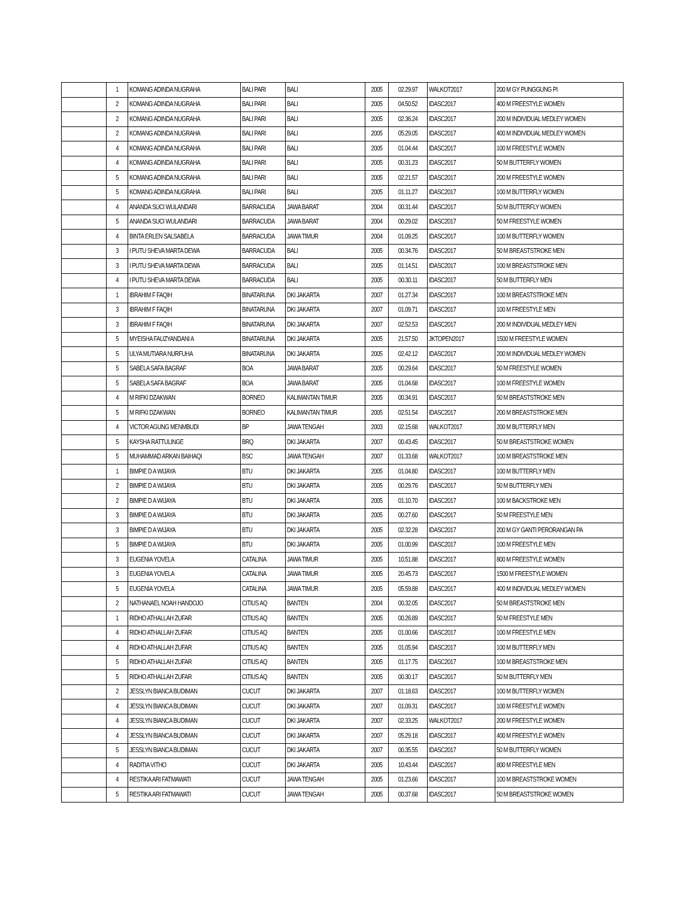| | 1 | KOMANG ADINDA NUGRAHA | BALI PARI | BALI | 2005 | 02.29.97 | WALKOT2017 | 200 M GY PUNGGUNG PI |
| | 2 | KOMANG ADINDA NUGRAHA | BALI PARI | BALI | 2005 | 04.50.52 | IDASC2017 | 400 M FREESTYLE WOMEN |
| | 2 | KOMANG ADINDA NUGRAHA | BALI PARI | BALI | 2005 | 02.36.24 | IDASC2017 | 200 M INDIVIDUAL MEDLEY WOMEN |
| | 2 | KOMANG ADINDA NUGRAHA | BALI PARI | BALI | 2005 | 05.29.05 | IDASC2017 | 400 M INDIVIDUAL MEDLEY WOMEN |
| | 4 | KOMANG ADINDA NUGRAHA | BALI PARI | BALI | 2005 | 01.04.44 | IDASC2017 | 100 M FREESTYLE WOMEN |
| | 4 | KOMANG ADINDA NUGRAHA | BALI PARI | BALI | 2005 | 00.31.23 | IDASC2017 | 50 M BUTTERFLY WOMEN |
| | 5 | KOMANG ADINDA NUGRAHA | BALI PARI | BALI | 2005 | 02.21.57 | IDASC2017 | 200 M FREESTYLE WOMEN |
| | 5 | KOMANG ADINDA NUGRAHA | BALI PARI | BALI | 2005 | 01.11.27 | IDASC2017 | 100 M BUTTERFLY WOMEN |
| | 4 | ANANDA SUCI WULANDARI | BARRACUDA | JAWA BARAT | 2004 | 00.31.44 | IDASC2017 | 50 M BUTTERFLY WOMEN |
| | 5 | ANANDA SUCI WULANDARI | BARRACUDA | JAWA BARAT | 2004 | 00.29.02 | IDASC2017 | 50 M FREESTYLE WOMEN |
| | 4 | BINTA ERLEN SALSABELA | BARRACUDA | JAWA TIMUR | 2004 | 01.09.25 | IDASC2017 | 100 M BUTTERFLY WOMEN |
| | 3 | I PUTU SHEVA MARTA DEWA | BARRACUDA | BALI | 2005 | 00.34.76 | IDASC2017 | 50 M BREASTSTROKE MEN |
| | 3 | I PUTU SHEVA MARTA DEWA | BARRACUDA | BALI | 2005 | 01.14.51 | IDASC2017 | 100 M BREASTSTROKE MEN |
| | 4 | I PUTU SHEVA MARTA DEWA | BARRACUDA | BALI | 2005 | 00.30.11 | IDASC2017 | 50 M BUTTERFLY MEN |
| | 1 | IBRAHIM F FAQIH | BINATARUNA | DKI JAKARTA | 2007 | 01.27.34 | IDASC2017 | 100 M BREASTSTROKE MEN |
| | 3 | IBRAHIM F FAQIH | BINATARUNA | DKI JAKARTA | 2007 | 01.09.71 | IDASC2017 | 100 M FREESTYLE MEN |
| | 3 | IBRAHIM F FAQIH | BINATARUNA | DKI JAKARTA | 2007 | 02.52.53 | IDASC2017 | 200 M INDIVIDUAL MEDLEY MEN |
| | 5 | MYEISHA FAUZYANDANI A | BINATARUNA | DKI JAKARTA | 2005 | 21.57.50 | JKTOPEN2017 | 1500 M FREESTYLE WOMEN |
| | 5 | ULYA MUTIARA NURFUHA | BINATARUNA | DKI JAKARTA | 2005 | 02.42.12 | IDASC2017 | 200 M INDIVIDUAL MEDLEY WOMEN |
| | 5 | SABELA SAFA BAGRAF | BOA | JAWA BARAT | 2005 | 00.29.64 | IDASC2017 | 50 M FREESTYLE WOMEN |
| | 5 | SABELA SAFA BAGRAF | BOA | JAWA BARAT | 2005 | 01.04.68 | IDASC2017 | 100 M FREESTYLE WOMEN |
| | 4 | M RIFKI DZAKWAN | BORNEO | KALIMANTAN TIMUR | 2005 | 00.34.91 | IDASC2017 | 50 M BREASTSTROKE MEN |
| | 5 | M RIFKI DZAKWAN | BORNEO | KALIMANTAN TIMUR | 2005 | 02.51.54 | IDASC2017 | 200 M BREASTSTROKE MEN |
| | 4 | VICTOR AGUNG MENMBUDI | BP | JAWA TENGAH | 2003 | 02.15.68 | WALKOT2017 | 200 M BUTTERFLY MEN |
| | 5 | KAYSHA RATTULINGE | BRQ | DKI JAKARTA | 2007 | 00.43.45 | IDASC2017 | 50 M BREASTSTROKE WOMEN |
| | 5 | MUHAMMAD ARKAN BAIHAQI | BSC | JAWA TENGAH | 2007 | 01.33.68 | WALKOT2017 | 100 M BREASTSTROKE MEN |
| | 1 | BIMPIE D A WIJAYA | BTU | DKI JAKARTA | 2005 | 01.04.80 | IDASC2017 | 100 M BUTTERFLY MEN |
| | 2 | BIMPIE D A WIJAYA | BTU | DKI JAKARTA | 2005 | 00.29.76 | IDASC2017 | 50 M BUTTERFLY MEN |
| | 2 | BIMPIE D A WIJAYA | BTU | DKI JAKARTA | 2005 | 01.10.70 | IDASC2017 | 100 M BACKSTROKE MEN |
| | 3 | BIMPIE D A WIJAYA | BTU | DKI JAKARTA | 2005 | 00.27.60 | IDASC2017 | 50 M FREESTYLE MEN |
| | 3 | BIMPIE D A WIJAYA | BTU | DKI JAKARTA | 2005 | 02.32.28 | IDASC2017 | 200 M GY GANTI PERORANGAN PA |
| | 5 | BIMPIE D A WIJAYA | BTU | DKI JAKARTA | 2005 | 01.00.99 | IDASC2017 | 100 M FREESTYLE MEN |
| | 3 | EUGENIA YOVELA | CATALINA | JAWA TIMUR | 2005 | 10.51.88 | IDASC2017 | 800 M FREESTYLE WOMEN |
| | 3 | EUGENIA YOVELA | CATALINA | JAWA TIMUR | 2005 | 20.45.73 | IDASC2017 | 1500 M FREESTYLE WOMEN |
| | 5 | EUGENIA YOVELA | CATALINA | JAWA TIMUR | 2005 | 05.59.88 | IDASC2017 | 400 M INDIVIDUAL MEDLEY WOMEN |
| | 2 | NATHANAEL NOAH HANDOJO | CITIUS AQ | BANTEN | 2004 | 00.32.05 | IDASC2017 | 50 M BREASTSTROKE MEN |
| | 1 | RIDHO ATHALLAH ZUFAR | CITIUS AQ | BANTEN | 2005 | 00.26.89 | IDASC2017 | 50 M FREESTYLE MEN |
| | 4 | RIDHO ATHALLAH ZUFAR | CITIUS AQ | BANTEN | 2005 | 01.00.66 | IDASC2017 | 100 M FREESTYLE MEN |
| | 4 | RIDHO ATHALLAH ZUFAR | CITIUS AQ | BANTEN | 2005 | 01.05.94 | IDASC2017 | 100 M BUTTERFLY MEN |
| | 5 | RIDHO ATHALLAH ZUFAR | CITIUS AQ | BANTEN | 2005 | 01.17.75 | IDASC2017 | 100 M BREASTSTROKE MEN |
| | 5 | RIDHO ATHALLAH ZUFAR | CITIUS AQ | BANTEN | 2005 | 00.30.17 | IDASC2017 | 50 M BUTTERFLY MEN |
| | 2 | JESSLYN BIANCA BUDIMAN | CUCUT | DKI JAKARTA | 2007 | 01.18.63 | IDASC2017 | 100 M BUTTERFLY WOMEN |
| | 4 | JESSLYN BIANCA BUDIMAN | CUCUT | DKI JAKARTA | 2007 | 01.09.31 | IDASC2017 | 100 M FREESTYLE WOMEN |
| | 4 | JESSLYN BIANCA BUDIMAN | CUCUT | DKI JAKARTA | 2007 | 02.33.25 | WALKOT2017 | 200 M FREESTYLE WOMEN |
| | 4 | JESSLYN BIANCA BUDIMAN | CUCUT | DKI JAKARTA | 2007 | 05.29.18 | IDASC2017 | 400 M FREESTYLE WOMEN |
| | 5 | JESSLYN BIANCA BUDIMAN | CUCUT | DKI JAKARTA | 2007 | 00.35.55 | IDASC2017 | 50 M BUTTERFLY WOMEN |
| | 4 | RADITIA VITHO | CUCUT | DKI JAKARTA | 2005 | 10.43.44 | IDASC2017 | 800 M FREESTYLE MEN |
| | 4 | RESTIKA ARI FATMAWATI | CUCUT | JAWA TENGAH | 2005 | 01.23.66 | IDASC2017 | 100 M BREASTSTROKE WOMEN |
| | 5 | RESTIKA ARI FATMAWATI | CUCUT | JAWA TENGAH | 2005 | 00.37.68 | IDASC2017 | 50 M BREASTSTROKE WOMEN |